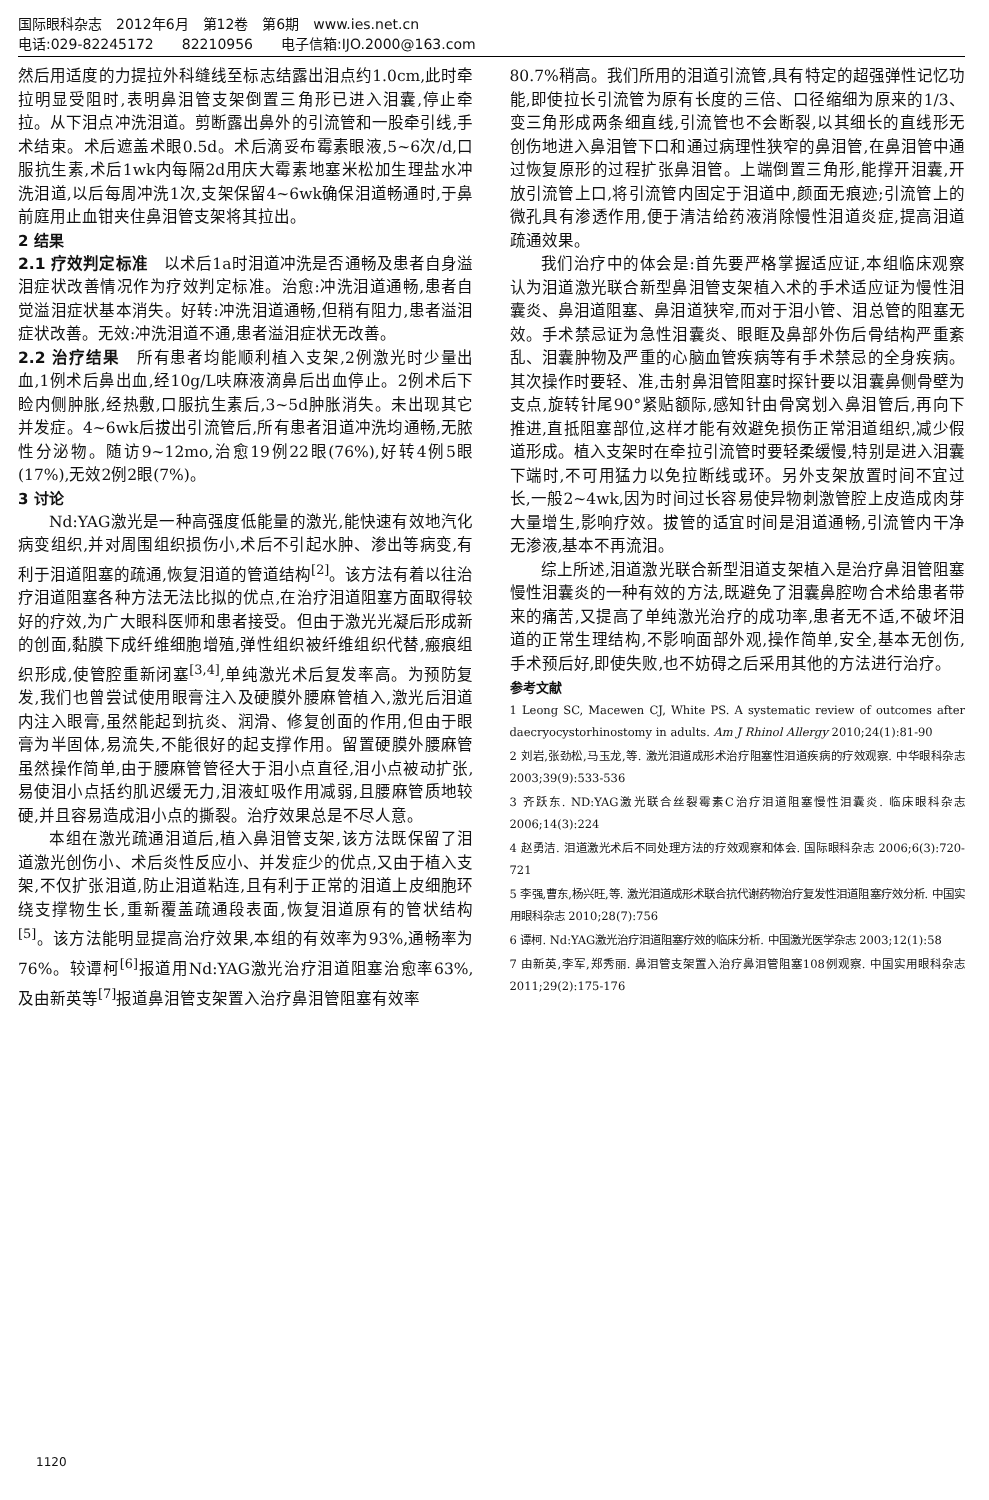国际眼科杂志　2012年6月　第12卷　第6期　www.ies.net.cn
电话:029-82245172　　82210956　　电子信箱:IJO.2000@163.com
然后用适度的力提拉外科缝线至标志结露出泪点约1.0cm,此时牵拉明显受阻时,表明鼻泪管支架倒置三角形已进入泪囊,停止牵拉。从下泪点冲洗泪道。剪断露出鼻外的引流管和一股牵引线,手术结束。术后遮盖术眼0.5d。术后滴妥布霉素眼液,5~6次/d,口服抗生素,术后1wk内每隔2d用庆大霉素地塞米松加生理盐水冲洗泪道,以后每周冲洗1次,支架保留4~6wk确保泪道畅通时,于鼻前庭用止血钳夹住鼻泪管支架将其拉出。
2 结果
2.1 疗效判定标准　以术后1a时泪道冲洗是否通畅及患者自身溢泪症状改善情况作为疗效判定标准。治愈:冲洗泪道通畅,患者自觉溢泪症状基本消失。好转:冲洗泪道通畅,但稍有阻力,患者溢泪症状改善。无效:冲洗泪道不通,患者溢泪症状无改善。
2.2 治疗结果　所有患者均能顺利植入支架,2例激光时少量出血,1例术后鼻出血,经10g/L呋麻液滴鼻后出血停止。2例术后下睑内侧肿胀,经热敷,口服抗生素后,3~5d肿胀消失。未出现其它并发症。4~6wk后拔出引流管后,所有患者泪道冲洗均通畅,无脓性分泌物。随访9~12mo,治愈19例22眼(76%),好转4例5眼(17%),无效2例2眼(7%)。
3 讨论
Nd:YAG激光是一种高强度低能量的激光,能快速有效地汽化病变组织,并对周围组织损伤小,术后不引起水肿、渗出等病变,有利于泪道阻塞的疏通,恢复泪道的管道结构<sup>[2]</sup>。该方法有着以往治疗泪道阻塞各种方法无法比拟的优点,在治疗泪道阻塞方面取得较好的疗效,为广大眼科医师和患者接受。但由于激光光凝后形成新的创面,黏膜下成纤维细胞增殖,弹性组织被纤维组织代替,瘢痕组织形成,使管腔重新闭塞<sup>[3,4]</sup>,单纯激光术后复发率高。为预防复发,我们也曾尝试使用眼膏注入及硬膜外腰麻管植入,激光后泪道内注入眼膏,虽然能起到抗炎、润滑、修复创面的作用,但由于眼膏为半固体,易流失,不能很好的起支撑作用。留置硬膜外腰麻管虽然操作简单,由于腰麻管管径大于泪小点直径,泪小点被动扩张,易使泪小点括约肌迟缓无力,泪液虹吸作用减弱,且腰麻管质地较硬,并且容易造成泪小点的撕裂。治疗效果总是不尽人意。
本组在激光疏通泪道后,植入鼻泪管支架,该方法既保留了泪道激光创伤小、术后炎性反应小、并发症少的优点,又由于植入支架,不仅扩张泪道,防止泪道粘连,且有利于正常的泪道上皮细胞环绕支撑物生长,重新覆盖疏通段表面,恢复泪道原有的管状结构<sup>[5]</sup>。该方法能明显提高治疗效果,本组的有效率为93%,通畅率为76%。较谭柯<sup>[6]</sup>报道用Nd:YAG激光治疗泪道阻塞治愈率63%,及由新英等<sup>[7]</sup>报道鼻泪管支架置入治疗鼻泪管阻塞有效率
80.7%稍高。我们所用的泪道引流管,具有特定的超强弹性记忆功能,即使拉长引流管为原有长度的三倍、口径缩细为原来的1/3、变三角形成两条细直线,引流管也不会断裂,以其细长的直线形无创伤地进入鼻泪管下口和通过病理性狭窄的鼻泪管,在鼻泪管中通过恢复原形的过程扩张鼻泪管。上端倒置三角形,能撑开泪囊,开放引流管上口,将引流管内固定于泪道中,颜面无痕迹;引流管上的微孔具有渗透作用,便于清洁给药液消除慢性泪道炎症,提高泪道疏通效果。
我们治疗中的体会是:首先要严格掌握适应证,本组临床观察认为泪道激光联合新型鼻泪管支架植入术的手术适应证为慢性泪囊炎、鼻泪道阻塞、鼻泪道狭窄,而对于泪小管、泪总管的阻塞无效。手术禁忌证为急性泪囊炎、眼眶及鼻部外伤后骨结构严重紊乱、泪囊肿物及严重的心脑血管疾病等有手术禁忌的全身疾病。其次操作时要轻、准,击射鼻泪管阻塞时探针要以泪囊鼻侧骨壁为支点,旋转针尾90°紧贴额际,感知针由骨窝划入鼻泪管后,再向下推进,直抵阻塞部位,这样才能有效避免损伤正常泪道组织,减少假道形成。植入支架时在牵拉引流管时要轻柔缓慢,特别是进入泪囊下端时,不可用猛力以免拉断线或环。另外支架放置时间不宜过长,一般2~4wk,因为时间过长容易使异物刺激管腔上皮造成肉芽大量增生,影响疗效。拔管的适宜时间是泪道通畅,引流管内干净无渗液,基本不再流泪。
综上所述,泪道激光联合新型泪道支架植入是治疗鼻泪管阻塞慢性泪囊炎的一种有效的方法,既避免了泪囊鼻腔吻合术给患者带来的痛苦,又提高了单纯激光治疗的成功率,患者无不适,不破坏泪道的正常生理结构,不影响面部外观,操作简单,安全,基本无创伤,手术预后好,即使失败,也不妨碍之后采用其他的方法进行治疗。
参考文献
1 Leong SC, Macewen CJ, White PS. A systematic review of outcomes after daecryocystorhinostomy in adults. Am J Rhinol Allergy 2010;24(1):81-90
2 刘岩,张劲松,马玉龙,等. 激光泪道成形术治疗阻塞性泪道疾病的疗效观察. 中华眼科杂志 2003;39(9):533-536
3 齐跃东. ND:YAG激光联合丝裂霉素C治疗泪道阻塞慢性泪囊炎. 临床眼科杂志 2006;14(3):224
4 赵勇洁. 泪道激光术后不同处理方法的疗效观察和体会. 国际眼科杂志 2006;6(3):720-721
5 李强,曹东,杨兴旺,等. 激光泪道成形术联合抗代谢药物治疗复发性泪道阻塞疗效分析. 中国实用眼科杂志 2010;28(7):756
6 谭柯. Nd:YAG激光治疗泪道阻塞疗效的临床分析. 中国激光医学杂志 2003;12(1):58
7 由新英,李军,郑秀丽. 鼻泪管支架置入治疗鼻泪管阻塞108例观察. 中国实用眼科杂志 2011;29(2):175-176
1120